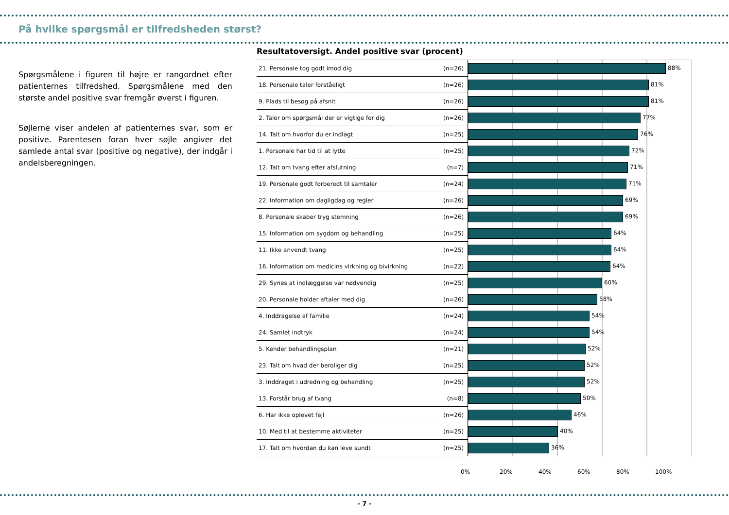På hvilke spørgsmål er tilfredsheden størst?
Spørgsmålene i figuren til højre er rangordnet efter patienternes tilfredshed. Spørgsmålene med den største andel positive svar fremgår øverst i figuren.
Søjlerne viser andelen af patienternes svar, som er positive. Parentesen foran hver søjle angiver det samlede antal svar (positive og negative), der indgår i andelsberegningen.
Resultatoversigt. Andel positive svar (procent)
| 21. Personale tog godt imod dig | (n=26) | 88% |
| 18. Personale taler forståeligt | (n=26) | 81% |
| 9. Plads til besøg på afsnit | (n=26) | 81% |
| 2. Taler om spørgsmål der er vigtige for dig | (n=26) | 77% |
| 14. Talt om hvorfor du er indlagt | (n=25) | 76% |
| 1. Personale har tid til at lytte | (n=25) | 72% |
| 12. Talt om tvang efter afslutning | (n=7) | 71% |
| 19. Personale godt forberedt til samtaler | (n=24) | 71% |
| 22. Information om dagligdag og regler | (n=26) | 69% |
| 8. Personale skaber tryg stemning | (n=26) | 69% |
| 15. Information om sygdom og behandling | (n=25) | 64% |
| 11. Ikke anvendt tvang | (n=25) | 64% |
| 16. Information om medicins virkning og bivirkning | (n=22) | 64% |
| 29. Synes at indlæggelse var nødvendig | (n=25) | 60% |
| 20. Personale holder aftaler med dig | (n=26) | 58% |
| 4. Inddragelse af familie | (n=24) | 54% |
| 24. Samlet indtryk | (n=24) | 54% |
| 5. Kender behandlingsplan | (n=21) | 52% |
| 23. Talt om hvad der beroliger dig | (n=25) | 52% |
| 3. Inddraget i udredning og behandling | (n=25) | 52% |
| 13. Forstår brug af tvang | (n=8) | 50% |
| 6. Har ikke oplevet fejl | (n=26) | 46% |
| 10. Med til at bestemme aktiviteter | (n=25) | 40% |
| 17. Talt om hvordan du kan leve sundt | (n=25) | 36% |
0% 20% 40% 60% 80% 100%
- 7 -